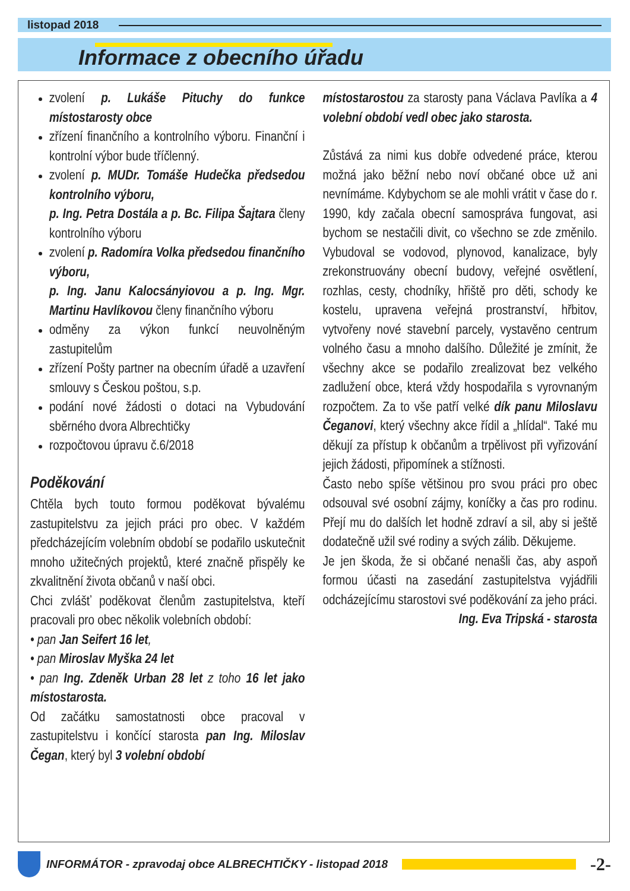listopad 2018
Informace z obecního úřadu
zvolení p. Lukáše Pituchy do funkce místostarosty obce
zřízení finančního a kontrolního výboru. Finanční i kontrolní výbor bude tříčlenný.
zvolení p. MUDr. Tomáše Hudečka předsedou kontrolního výboru,
p. Ing. Petra Dostála a p. Bc. Filipa Šajtara členy kontrolního výboru
zvolení p. Radomíra Volka předsedou finančního výboru,
p. Ing. Janu Kalocsányiovou a p. Ing. Mgr. Martinu Havlíkovou členy finančního výboru
odměny za výkon funkcí neuvolněným zastupitelům
zřízení Pošty partner na obecním úřadě a uzavření smlouvy s Českou poštou, s.p.
podání nové žádosti o dotaci na Vybudování sběrného dvora Albrechtičky
rozpočtovou úpravu č.6/2018
Poděkování
Chtěla bych touto formou poděkovat bývalému zastupitelstvu za jejich práci pro obec. V každém předcházejícím volebním období se podařilo uskutečnit mnoho užitečných projektů, které značně přispěly ke zkvalitnění života občanů v naší obci.
Chci zvlášť poděkovat členům zastupitelstva, kteří pracovali pro obec několik volebních období:
• pan Jan Seifert 16 let,
• pan Miroslav Myška 24 let
• pan Ing. Zdeněk Urban 28 let z toho 16 let jako místostarosta.
Od začátku samostatnosti obce pracoval v zastupitelstvu i končící starosta pan Ing. Miloslav Čegan, který byl 3 volební období
místostarostou za starosty pana Václava Pavlíka a 4 volební období vedl obec jako starosta.
Zůstává za nimi kus dobře odvedené práce, kterou možná jako běžní nebo noví občané obce už ani nevnímáme. Kdybychom se ale mohli vrátit v čase do r. 1990, kdy začala obecní samospráva fungovat, asi bychom se nestačili divit, co všechno se zde změnilo. Vybudoval se vodovod, plynovod, kanalizace, byly zrekonstruovány obecní budovy, veřejné osvětlení, rozhlas, cesty, chodníky, hřiště pro děti, schody ke kostelu, upravena veřejná prostranství, hřbitov, vytvořeny nové stavební parcely, vystavěno centrum volného času a mnoho dalšího. Důležité je zmínit, že všechny akce se podařilo zrealizovat bez velkého zadlužení obce, která vždy hospodařila s vyrovnaným rozpočtem. Za to vše patří velké dík panu Miloslavu Čeganovi, který všechny akce řídil a „hlídal“. Také mu děkují za přístup k občanům a trpělivost při vyřizování jejich žádosti, připomínek a stížnosti.
Často nebo spíše většinou pro svou práci pro obec odsouval své osobní zájmy, koníčky a čas pro rodinu. Přejí mu do dalších let hodně zdraví a sil, aby si ještě dodatečně užil své rodiny a svých zálib. Děkujeme.
Je jen škoda, že si občané nenašli čas, aby aspoň formou účasti na zasedání zastupitelstva vyjádřili odcházejícímu starostovi své poděkování za jeho práci.
Ing. Eva Tripská - starosta
INFORMÁTOR - zpravodaj obce ALBRECHTIČKY - listopad 2018
-2-